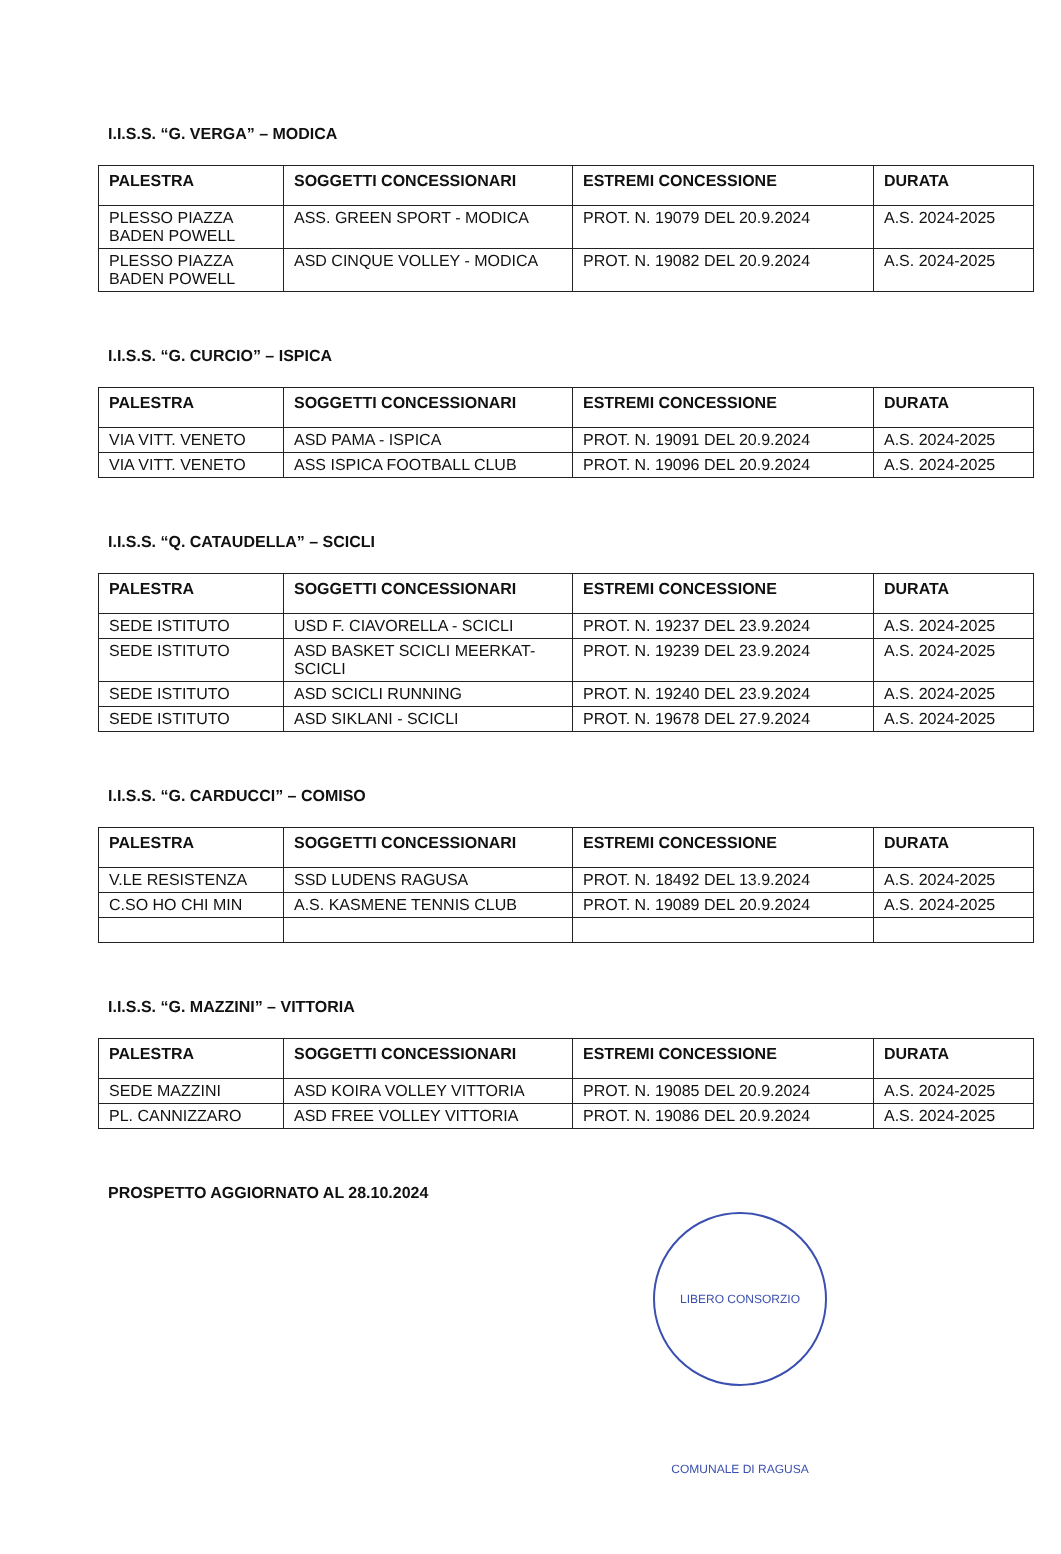I.I.S.S. “G. VERGA” – MODICA
| PALESTRA | SOGGETTI CONCESSIONARI | ESTREMI CONCESSIONE | DURATA |
| --- | --- | --- | --- |
| PLESSO PIAZZA BADEN POWELL | ASS. GREEN SPORT - MODICA | PROT. N. 19079 DEL 20.9.2024 | A.S. 2024-2025 |
| PLESSO PIAZZA BADEN POWELL | ASD CINQUE VOLLEY - MODICA | PROT. N. 19082 DEL 20.9.2024 | A.S. 2024-2025 |
I.I.S.S. “G. CURCIO” – ISPICA
| PALESTRA | SOGGETTI CONCESSIONARI | ESTREMI CONCESSIONE | DURATA |
| --- | --- | --- | --- |
| VIA VITT. VENETO | ASD PAMA - ISPICA | PROT. N. 19091 DEL 20.9.2024 | A.S. 2024-2025 |
| VIA VITT. VENETO | ASS ISPICA FOOTBALL CLUB | PROT. N. 19096 DEL 20.9.2024 | A.S. 2024-2025 |
I.I.S.S. “Q. CATAUDELLA” – SCICLI
| PALESTRA | SOGGETTI CONCESSIONARI | ESTREMI CONCESSIONE | DURATA |
| --- | --- | --- | --- |
| SEDE ISTITUTO | USD F. CIAVORELLA - SCICLI | PROT. N. 19237 DEL 23.9.2024 | A.S. 2024-2025 |
| SEDE ISTITUTO | ASD BASKET SCICLI MEERKAT-SCICLI | PROT. N. 19239 DEL 23.9.2024 | A.S. 2024-2025 |
| SEDE ISTITUTO | ASD SCICLI RUNNING | PROT. N. 19240 DEL 23.9.2024 | A.S. 2024-2025 |
| SEDE ISTITUTO | ASD SIKLANI - SCICLI | PROT. N. 19678 DEL 27.9.2024 | A.S. 2024-2025 |
I.I.S.S. “G. CARDUCCI” – COMISO
| PALESTRA | SOGGETTI CONCESSIONARI | ESTREMI CONCESSIONE | DURATA |
| --- | --- | --- | --- |
| V.LE RESISTENZA | SSD LUDENS RAGUSA | PROT. N. 18492 DEL 13.9.2024 | A.S. 2024-2025 |
| C.SO HO CHI MIN | A.S. KASMENE TENNIS CLUB | PROT. N. 19089 DEL 20.9.2024 | A.S. 2024-2025 |
I.I.S.S. “G. MAZZINI” – VITTORIA
| PALESTRA | SOGGETTI CONCESSIONARI | ESTREMI CONCESSIONE | DURATA |
| --- | --- | --- | --- |
| SEDE MAZZINI | ASD KOIRA VOLLEY VITTORIA | PROT. N. 19085 DEL 20.9.2024 | A.S. 2024-2025 |
| PL. CANNIZZARO | ASD FREE VOLLEY VITTORIA | PROT. N. 19086 DEL 20.9.2024 | A.S. 2024-2025 |
PROSPETTO AGGIORNATO AL 28.10.2024
LIBERO CONSORZIO COMUNALE DI RAGUSA